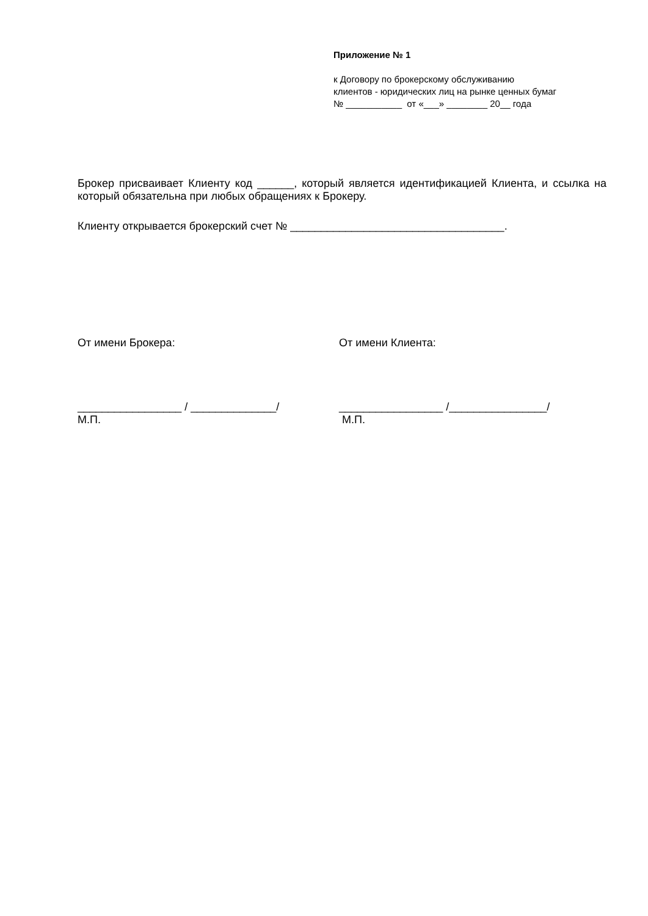Приложение № 1
к Договору по брокерскому обслуживанию
клиентов - юридических лиц на рынке ценных бумаг
№ ___________ от «___» ________ 20__ года
Брокер присваивает Клиенту код ______, который является идентификацией Клиента, и ссылка на который обязательна при любых обращениях к Брокеру.
Клиенту открывается брокерский счет № ___________________________________.
От имени Брокера:
_________________ / ______________/
М.П.
От имени Клиента:
_________________ /________________/
М.П.